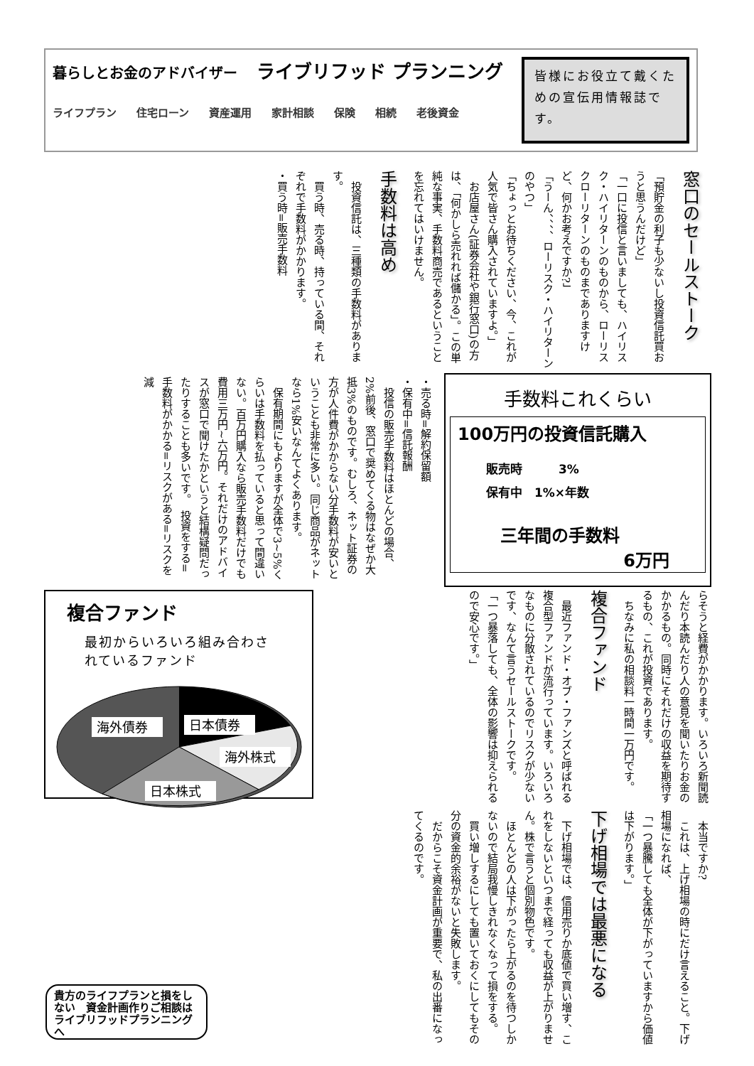暮らしとお金のアドバイザー ライブリフッド プランニング
ライフプラン 住宅ローン 資産運用 家計相談 保険 相続 老後資金
皆様にお役立て戴くための宣伝用情報誌です。
窓口のセールストーク
「預貯金の利子も少ないし投資信託買おうと思うんだけど」
「一口に投信と言いましても、ハイリスク・ハイリターンのものから、ローリスクローリターンのものまでありますけど、何かお考えですか?」
「うーん、、、、ローリスク・ハイリターンのやつ」
「ちょっとお待ちください、今、これが人気で皆さん購入されていますよ。」
　お店屋さん(証券会社や銀行窓口)の方は、「何かしら売れれば儲かる」。この単純な事実、手数料商売であるということを忘れてはいけません。
手数料は高め
　投資信託は、三種類の手数料があります。
　買う時、売る時、持っている間、それぞれで手数料がかかります。
・買う時=販売手数料
手数料これくらい
100万円の投資信託購入
販売時　　　3%
保有中　1%×年数
三年間の手数料
6万円
・売る時=解約保留額
・保有中=信託報酬
　投信の販売手数料はほとんどの場合、2%前後、窓口で奨めてくる物はなぜか大抵3%のものです。むしろ、ネット証券の方が人件費がかからない分手数料が安いということも非常に多い。同じ商品がネットなら1%安いなんてよくあります。
　保有期間にもよりますが全体で3~5%くらいは手数料を払っていると思って間違いない。百万円購入なら販売手数料だけでも費用三万円~六万円。それだけのアドバイスが窓口で聞けたかというと結構疑問だったりすることも多いです。　投資をする=手数料がかかる=リスクがある=リスクを減
らそうと経費がかかります。いろいろ新聞読んだり本読んだり人の意見を聞いたりお金のかかるもの。同時にそれだけの収益を期待するもの、これが投資であります。
　ちなみに私の相談料一時間一万円です。
複合ファンド
　最近ファンド・オブ・ファンズと呼ばれる複合型ファンドが流行っています。いろいろなものに分散されているのでリスクが少ないです、なんて言うセールストークです。
「一つ暴落しても、全体の影響は抑えられるので安心です。」
複合ファンド
最初からいろいろ組み合わされているファンド
海外債券
日本債券
海外株式
日本株式
　本当ですか?
　これは、上げ相場の時にだけ言えること。下げ相場になれば、
「一つ暴騰しても全体が下がっていますから価値は下がります。」
下げ相場では最悪になる
　下げ相場では、信用売りか底値で買い増す、これをしないといつまで経っても収益が上がりません。株で言うと個別物色です。
　ほとんどの人は下がったら上がるのを待つしかないので結局我慢しきれなくなって損をする。
　買い増しするにしても置いておくにしてもその分の資金的余裕がないと失敗します。
　だからこそ資金計画が重要で、私の出番になってくるのです。
貴方のライフプランと損をしない　資金計画作りご相談は　ライブリフッドプランニングへ